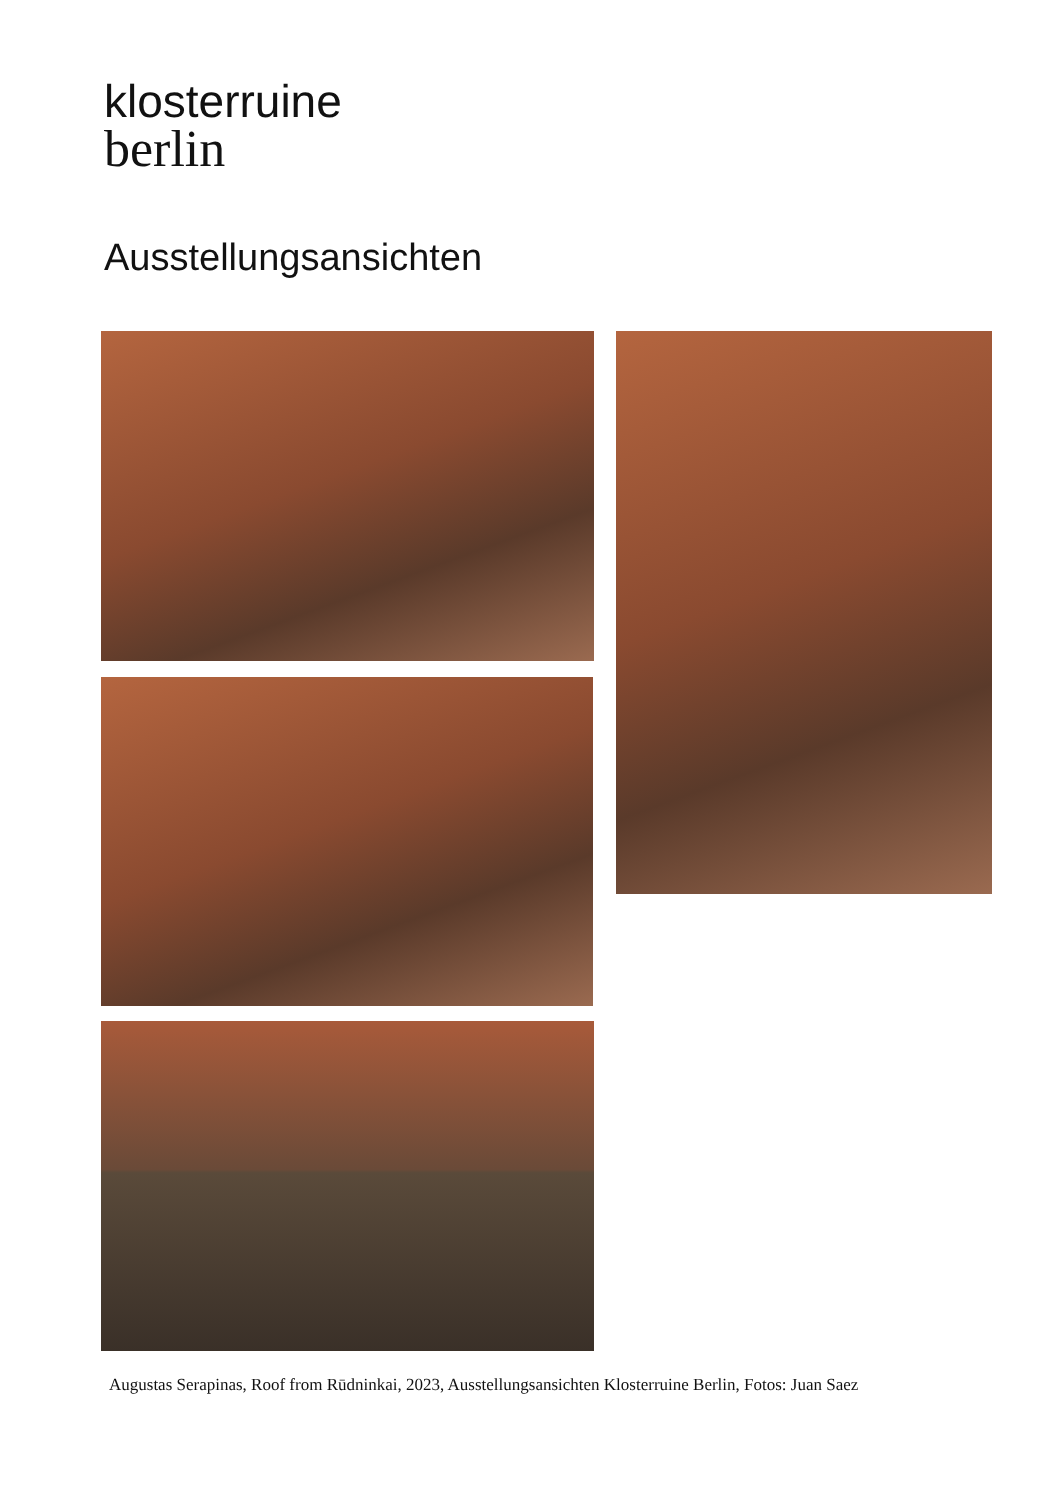klosterruine
berlin
Ausstellungsansichten
Augustas Serapinas, Roof from Rūdninkai, 2023, Ausstellungsansichten Klosterruine Berlin, Fotos: Juan Saez